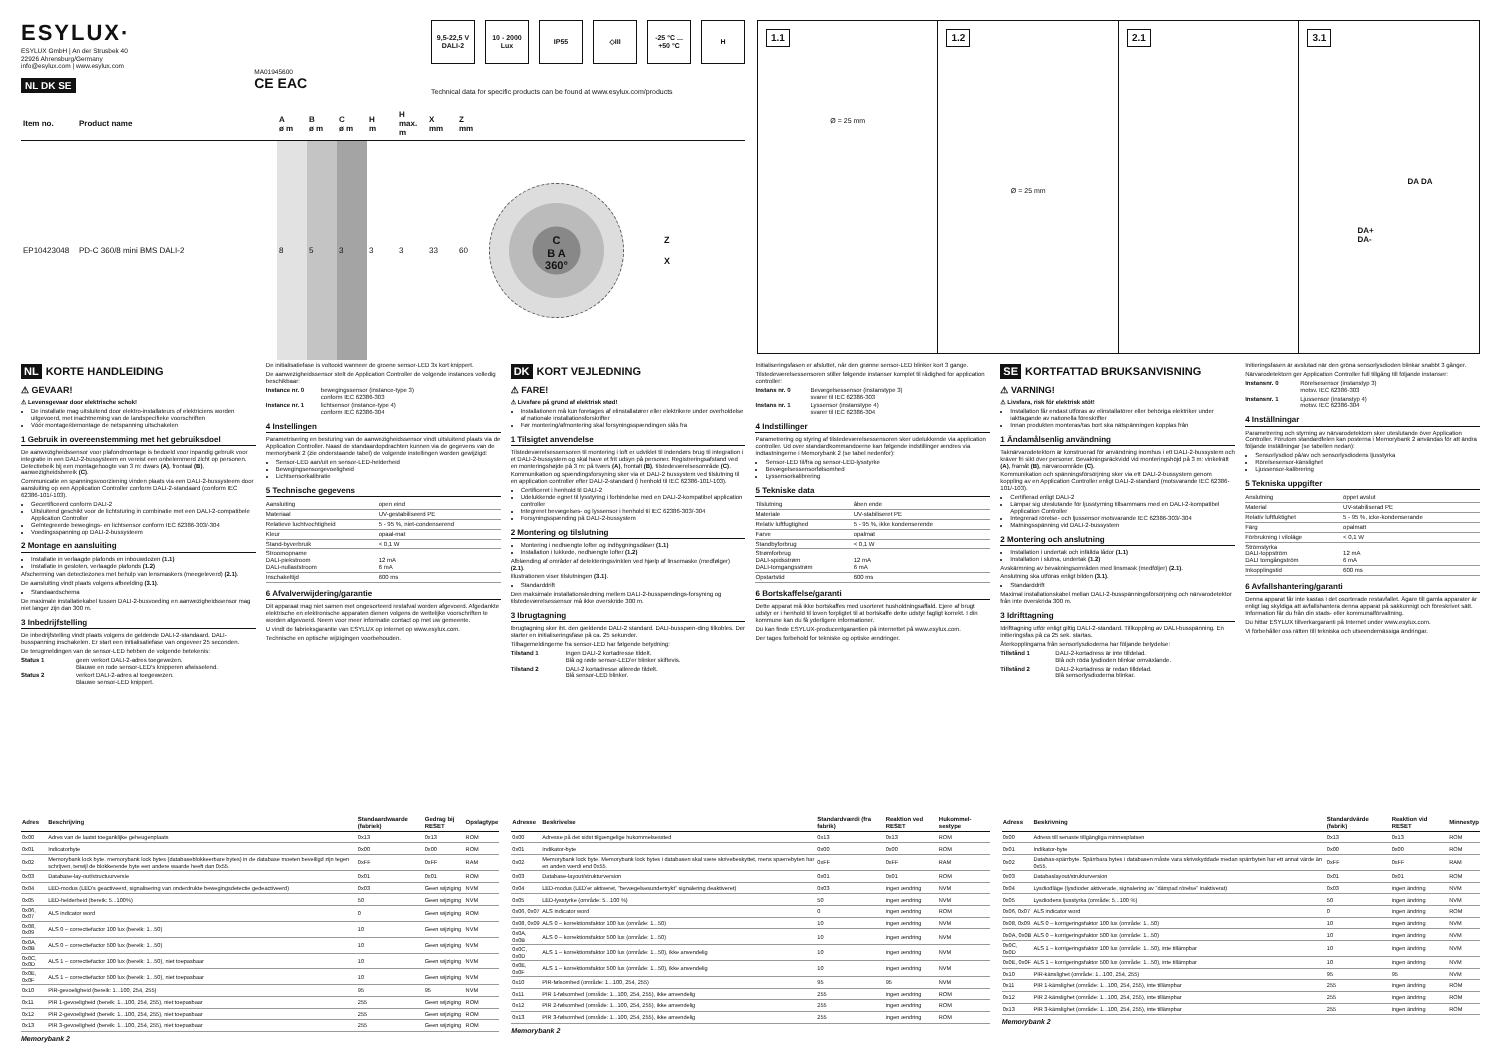ESYLUX·
ESYLUX GmbH | An der Strusbek 40
22926 Ahrensburg/Germany
info@esylux.com | www.esylux.com
NL DK SE
MA01945600
CE EAC
9,5-22,5 V
DALI-2
10 - 2000
Lux
IP55 ◇III -25 °C ...
+50 °C
H
Technical data for specific products can be found at www.esylux.com/products
| Item no. | Product name | A ø m | B ø m | C ø m | H m | H max. m | X mm | Z mm | |
| --- | --- | --- | --- | --- | --- | --- | --- | --- | --- |
| EP10423048 | PD-C 360/8 mini BMS DALI-2 | 8 | 5 | 3 | 3 | 3 | 33 | 60 | C B A 360° Z X |
1.1
Ø = 25 mm
1.2
Ø = 25 mm
2.1 3.1
DA DA
DA+
DA-
NL KORTE HANDLEIDING
⚠ GEVAAR!
⚠ Levensgevaar door elektrische schok!
De installatie mag uitsluitend door elektro-installateurs of elektriciens worden uitgevoerd, met inachtneming van de landspecifieke voorschriften
Vóór montage/demontage de netspanning uitschakelen
1 Gebruik in overeenstemming met het gebruiksdoel
De aanwezigheidssensor voor plafondmontage is bedoeld voor inpandig gebruik voor integratie in een DALI-2-bussysteem en vereist een onbelemmerd zicht op personen. Detectiebeik bij een montagehoogte van 3 m: dwars (A), frontaal (B), aanwezigheidsbereik (C).
Communicatie en spanningsvoorziening vinden plaats via een DALI-2-bussysteem door aansluiting op een Application Controller conform DALI-2-standaard (conform IEC 62386-101/-103).
Gecertificeerd conform DALI-2
Uitsluitend geschikt voor de lichtsturing in combinatie met een DALI-2-compatibele Application Controller
Geïntegreerde bewegings- en lichtsensor conform IEC 62386-303/-304
Voedingsspanning op DALI-2-bussysteem
2 Montage en aansluiting
Installatie in verlaagde plafonds en inbouwdozen (1.1)
Installatie in gesloten, verlaagde plafonds (1.2)
Afscherming van detectiezones met behulp van lensmaskers (meegeleverd) (2.1).
De aansluiting vindt plaats volgens afbeelding (3.1).
Standaardschema
De maximale installatiekabel tussen DALI-2-busvoeding en aanwezigheidssensor mag niet langer zijn dan 300 m.
3 Inbedrijfstelling
De inbedrijfstelling vindt plaats volgens de geldende DALI-2-standaard. DALI-busspanning inschakelen. Er start een initialisatiefase van ongeveer 25 seconden.
De terugmeldingen van de sensor-LED hebben de volgende betekenis:
Status 1 geen verkort DALI-2-adres toegewezen.
Blauwe en rode sensor-LED's knipperen afwisselend.
Status 2 verkort DALI-2-adres al toegewezen.
Blauwe sensor-LED knippert.
De initialisatiefase is voltooid wanneer de groene sensor-LED 3x kort knippert.
De aanwezigheidssensor stelt de Application Controller de volgende instances volledig beschikbaar:
Instance nr. 0 bewegingssensor (instance-type 3)
conform IEC 62386-303
Instance nr. 1 lichtsensor (instance-type 4)
conform IEC 62386-304
4 Instellingen
Parametrisering en besturing van de aanwezigheidssensor vindt uitsluitend plaats via de Application Controller. Naast de standaardopdrachten kunnen via de gegevens van de memorybank 2 (zie onderstaande tabel) de volgende instellingen worden gewijzigd:
Sensor-LED aan/uit en sensor-LED-helderheid
Bewegingsensorgevoeligheid
Lichtsensorkalibratie
5 Technische gegevens
| Aansluiting | open eind |
| Materiaal | UV-gestabiliseerd PE |
| Relatieve luchtvochtigheid | 5 - 95 %, niet-condenserend |
| Kleur | opaal-mat |
| Stand-byverbruik | < 0,1 W |
| Stroomopname DALI-piekstroom DALI-nullaststroom | 12 mA 6 mA |
| Inschakeltijd | 600 ms |
6 Afvalverwijdering/garantie
Dit apparaat mag niet samen met ongesorteerd restafval worden afgevoerd. Afgedankte elektrische en elektronische apparaten dienen volgens de wettelijke voorschriften te worden afgevoerd. Neem voor meer informatie contact op met uw gemeente.
U vindt de fabrieksgarantie van ESYLUX op internet op www.esylux.com.
Technische en optische wijzigingen voorbehouden.
DK KORT VEJLEDNING
⚠ FARE!
⚠ Livsfare på grund af elektrisk stød!
Installationen må kun foretages af elinstallatører eller elektrikere under overholdelse af nationale installationsforskrifter
Før montering/afmontering skal forsyningsspændingen slås fra
1 Tilsigtet anvendelse
Tilstedeværelsessensoren til montering i loft er udviklet til indendørs brug til integration i et DALI-2-bussystem og skal have et frit udsyn på personer. Registreringsafstand ved en monteringshøjde på 3 m: på tværs (A), frontalt (B), tilstedeværelsesområde (C).
Kommunikation og spændingsforsyning sker via et DALI-2 bussystem ved tilslutning til en application controller efter DALI-2-standard (i henhold til IEC 62386-101/-103).
Certificeret i henhold til DALI-2
Udelukkende egnet til lysstyring i forbindelse med en DALI-2-kompatibel application controller
Integreret bevægelses- og lyssensor i henhold til IEC 62386-303/-304
Forsyningsspænding på DALI-2-bussystem
2 Montering og tilslutning
Montering i nedhængte lofter og indbygningsdåser (1.1)
Installation i lukkede, nedhængte lofter (1.2)
Afblænding af områder af detekteringsvinklen ved hjælp af linsemaske (medfølger) (2.1).
Illustrationen viser tilslutningen (3.1).
Standarddrift
Den maksimale installationsledning mellem DALI-2-busspændings-forsyning og tilstedeværelsessensor må ikke overskride 300 m.
3 Ibrugtagning
Ibrugtagning sker iht. den gældende DALI-2 standard. DALI-busspæn-ding tilkobles. Der starter en initialiseringsfase på ca. 25 sekunder.
Tilbagemeldingerne fra sensor-LED har følgende betydning:
Tilstand 1 Ingen DALI-2 kortadresse tildelt.
Blå og røde sensor-LED'er blinker skiftevis.
Tilstand 2 DALI-2 kortadresse allerede tildelt.
Blå sensor-LED blinker.
Initialiseringsfasen er afsluttet, når den grønne sensor-LED blinker kort 3 gange.
Tilstedeværelsessensoren stiller følgende instanser komplet til rådighed for application controller:
Instans nr. 0 Bevægelsessensor (instanstype 3)
svarer til IEC 62386-303
Instans nr. 1 Lyssensor (instanstype 4)
svarer til IEC 62386-304
4 Indstillinger
Parametrering og styring af tilstedeværelsessensoren sker udelukkende via application controller. Ud over standardkommandoerne kan følgende indstillinger ændres via indtastningerne i Memorybank 2 (se tabel nedenfor):
Sensor-LED til/fra og sensor-LED-lysstyrke
Bevægelsessensorfølsomhed
Lyssensorkalibrering
5 Tekniske data
| Tilslutning | åben ende |
| Materiale | UV-stabiliseret PE |
| Relativ luftfugtighed | 5 - 95 %, ikke kondenserende |
| Farve | opalmat |
| Standbyforbrug | < 0,1 W |
| Strømforbrug DALI-spidsstrøm DALI-tomgangsstrøm | 12 mA 6 mA |
| Opstartstid | 600 ms |
6 Bortskaffelse/garanti
Dette apparat må ikke bortskaffes med usorteret husholdningsaffald. Ejere af brugt udstyr er i henhold til loven forpligtet til at bortskaffe dette udstyr fagligt korrekt. I din kommune kan du få yderligere informationer.
Du kan finde ESYLUX-producentgarantien på internettet på www.esylux.com.
Der tages forbehold for tekniske og optiske ændringer.
SE KORTFATTAD BRUKSANVISNING
⚠ VARNING!
⚠ Livsfara, risk för elektrisk stöt!
Installation får endast utföras av elinstallatörer eller behöriga elektriker under iakttagande av nationella föreskrifter
Innan produkten monteras/tas bort ska nätspänningen kopplas från
1 Ändamålsenlig användning
Taknärvarodetektorn är konstruerad för användning inomhus i ett DALI-2-bussystem och kräver fri sikt över personer. Bevakningsräckvidd vid monteringshöjd på 3 m: vinkelrätt (A), framåt (B), närvaroområde (C).
Kommunikation och spänningsförsörjning sker via ett DALI-2-bussystem genom koppling av en Application Controller enligt DALI-2-standard (motsvarande IEC 62386-101/-103).
Certifierad enligt DALI-2
Lämpar sig uteslutande för ljusstyrning tillsammans med en DALI-2-kompatibel Application Controller
Integrerad rörelse- och ljussensor motsvarande IEC 62386-303/-304
Matningsspänning vid DALI-2-bussystem
2 Montering och anslutning
Installation i undertak och infällda lådor (1.1)
Installation i slutna, undertak (1.2)
Avskärmning av bevakningsområden med linsmask (medföljer) (2.1).
Anslutning ska utföras enligt bilden (3.1).
Standarddrift
Maximal installationskabel mellan DALI-2-busspänningsförsörjning och närvarodetektor från inte överskrida 300 m.
3 Idrifttagning
Idrifttagning utför enligt giltig DALI-2-standard. Tillkoppling av DALI-busspänning. En initieringsfas på ca 25 sek. startas.
Återkopplingarna från sensorlysdioderna har följande betydelse:
Tillstånd 1 DALI-2-kortadress är inte tilldelad.
Blå och röda lysdioden blinkar omväxlande.
Tillstånd 2 DALI-2-kortadress är redan tilldelad.
Blå sensorlysdioderna blinkar.
Initieringsfasen är avslutad när den gröna sensorlysdioden blinkar snabbt 3 gånger.
Närvarodetektorn ger Application Controller full tillgång till följande instanser:
Instansnr. 0 Rörelsesensor (instanstyp 3)
motsv. IEC 62386-303
Instansnr. 1 Ljussensor (instanstyp 4)
motsv. IEC 62386-304
4 Inställningar
Parametrering och styrning av närvarodetektorn sker uteslutande över Application Controller. Förutom standardfelen kan posterna i Memorybank 2 användas för att ändra följande inställningar (se tabellen nedan):
Sensorlysdiod på/av och sensorlysdiodens ljusstyrka
Rörelsesensor-känslighet
Ljussensor-kalibrering
5 Tekniska uppgifter
| Anslutning | öppet avslut |
| Material | UV-stabiliserad PE |
| Relativ luftfuktighet | 5 - 95 %, icke-kondenserande |
| Färg | opalmatt |
| Förbrukning i viloläge | < 0,1 W |
| Strömstyrka DALI-toppström DALI tomgångström | 12 mA 6 mA |
| Inkopplingstid | 600 ms |
6 Avfallshantering/garanti
Denna apparat får inte kastas i det osorterade restavfallet. Ägare till gamla apparater är enligt lag skyldiga att avfallshantera denna apparat på sakkunnigt och föreskrivet sätt. Information får du från din stads- eller kommunalförvaltning.
Du hittar ESYLUX tillverkargaranti på Internet under www.esylux.com.
Vi förbehåller oss rätten till tekniska och utseendemässiga ändringar.
| Adres | Beschrijving | Standaardwaarde (fabriek) | Gedrag bij RESET | Opslagtype |
| --- | --- | --- | --- | --- |
| 0x00 | Adres van de laatst toeganklijke geheugenplaats | 0x13 | 0x13 | ROM |
| 0x01 | Indicatorbyte | 0x00 | 0x00 | ROM |
| 0x02 | Memorybank lock byte. memorybank lock bytes (databaseblokkeerbare bytes) in de database moeten beveiligd zijn tegen schrijven, terwijl de blokkerende byte een andere waarde heeft dan 0x55. | 0xFF | 0xFF | RAM |
| 0x03 | Database-lay-out/structuurversie | 0x01 | 0x01 | ROM |
| 0x04 | LED-modus (LED's geactiveerd, signalisering van onderdrukte bewegingsdetectie gedeactiveerd) | 0x03 | Geen wijziging | NVM |
| 0x05 | LED-helderheid (bereik: 5...100%) | 50 | Geen wijziging | NVM |
| 0x06, 0x07 | ALS indicator word | 0 | Geen wijziging | ROM |
| 0x08, 0x09 | ALS 0 – correctiefactor 100 lux (bereik: 1...50) | 10 | Geen wijziging | NVM |
| 0x0A, 0x0B | ALS 0 – correctiefactor 500 lux (bereik: 1...50) | 10 | Geen wijziging | NVM |
| 0x0C, 0x0D | ALS 1 – correctiefactor 100 lux (bereik: 1...50), niet toepasbaar | 10 | Geen wijziging | NVM |
| 0x0E, 0x0F | ALS 1 – correctiefactor 500 lux (bereik: 1...50), niet toepasbaar | 10 | Geen wijziging | NVM |
| 0x10 | PIR-gevoeligheid (bereik: 1...100, 254, 255) | 95 | 95 | NVM |
| 0x11 | PIR 1-gevoeligheid (bereik: 1...100, 254, 255), niet toepasbaar | 255 | Geen wijziging | ROM |
| 0x12 | PIR 2-gevoeligheid (bereik: 1...100, 254, 255), niet toepasbaar | 255 | Geen wijziging | ROM |
| 0x13 | PIR 3-gevoeligheid (bereik: 1...100, 254, 255), niet toepasbaar | 255 | Geen wijziging | ROM |
Memorybank 2
| Adresse | Beskrivelse | Standardværdi (fra fabrik) | Reaktion ved RESET | Hukommel-sestype |
| --- | --- | --- | --- | --- |
| 0x00 | Adresse på det sidst tilgængelige hukommelsessted | 0x13 | 0x13 | ROM |
| 0x01 | Indikator-byte | 0x00 | 0x00 | ROM |
| 0x02 | Memorybank lock byte. Memorybank lock bytes i databasen skal være skrivebeskyttet, mens spærrebyten har en anden værdi end 0x55. | 0xFF | 0xFF | RAM |
| 0x03 | Database-layout/strukturversion | 0x01 | 0x01 | ROM |
| 0x04 | LED-modus (LED'er aktiveret, "bevægelsesundertrykt" signalering deaktiveret) | 0x03 | ingen ændring | NVM |
| 0x05 | LED-lysstyrke (område: 5...100 %) | 50 | ingen ændring | NVM |
| 0x06, 0x07 | ALS indicator word | 0 | ingen ændring | ROM |
| 0x08, 0x09 | ALS 0 – korrektionsfaktor 100 lux (område: 1...50) | 10 | ingen ændring | NVM |
| 0x0A, 0x0B | ALS 0 – korrektionsfaktor 500 lux (område: 1...50) | 10 | ingen ændring | NVM |
| 0x0C, 0x0D | ALS 1 – korrektionsfaktor 100 lux (område: 1...50), ikke anvendelig | 10 | ingen ændring | NVM |
| 0x0E, 0x0F | ALS 1 – korrektionsfaktor 500 lux (område: 1...50), ikke anvendelig | 10 | ingen ændring | NVM |
| 0x10 | PIR-følsomhed (område: 1...100, 254, 255) | 95 | 95 | NVM |
| 0x11 | PIR 1-følsomhed (område: 1...100, 254, 255), ikke anvendelig | 255 | ingen ændring | ROM |
| 0x12 | PIR 2-følsomhed (område: 1...100, 254, 255), ikke anvendelig | 255 | ingen ændring | ROM |
| 0x13 | PIR 3-følsomhed (område: 1...100, 254, 255), ikke anvendelig | 255 | ingen ændring | ROM |
Memorybank 2
| Adress | Beskrivning | Standardvärde (fabrik) | Reaktion vid RESET | Minnestyp |
| --- | --- | --- | --- | --- |
| 0x00 | Adress till senaste tillgängliga minnesplatsen | 0x13 | 0x13 | ROM |
| 0x01 | Indikator-byte | 0x00 | 0x00 | ROM |
| 0x02 | Databas-spärrbyte. Spärrbara bytes i databasen måste vara skrivskyddade medan spärrbyten har ett annat värde än 0x55. | 0xFF | 0xFF | RAM |
| 0x03 | Databaslayout/strukturversion | 0x01 | 0x01 | ROM |
| 0x04 | Lysdiodläge (lysdioder aktiverade, signalering av "dämpad rörelse" inaktiverat) | 0x03 | ingen ändring | NVM |
| 0x05 | Lysdiodens ljusstyrka (område: 5...100 %) | 50 | ingen ändring | NVM |
| 0x06, 0x07 | ALS indicator word | 0 | ingen ändring | ROM |
| 0x08, 0x09 | ALS 0 – korrigeringsfaktor 100 lux (område: 1...50) | 10 | ingen ändring | NVM |
| 0x0A, 0x0B | ALS 0 – korrigeringsfaktor 500 lux (område: 1...50) | 10 | ingen ändring | NVM |
| 0x0C, 0x0D | ALS 1 – korrigeringsfaktor 100 lux (område: 1...50), inte tillämpbar | 10 | ingen ändring | NVM |
| 0x0E, 0x0F | ALS 1 – korrigeringsfaktor 500 lux (område: 1...50), inte tillämpbar | 10 | ingen ändring | NVM |
| 0x10 | PIR-känslighet (område: 1...100, 254, 255) | 95 | 95 | NVM |
| 0x11 | PIR 1-känslighet (område: 1...100, 254, 255), inte tillämpbar | 255 | ingen ändring | ROM |
| 0x12 | PIR 2-känslighet (område: 1...100, 254, 255), inte tillämpbar | 255 | ingen ändring | ROM |
| 0x13 | PIR 3-känslighet (område: 1...100, 254, 255), inte tillämpbar | 255 | ingen ändring | ROM |
Memorybank 2